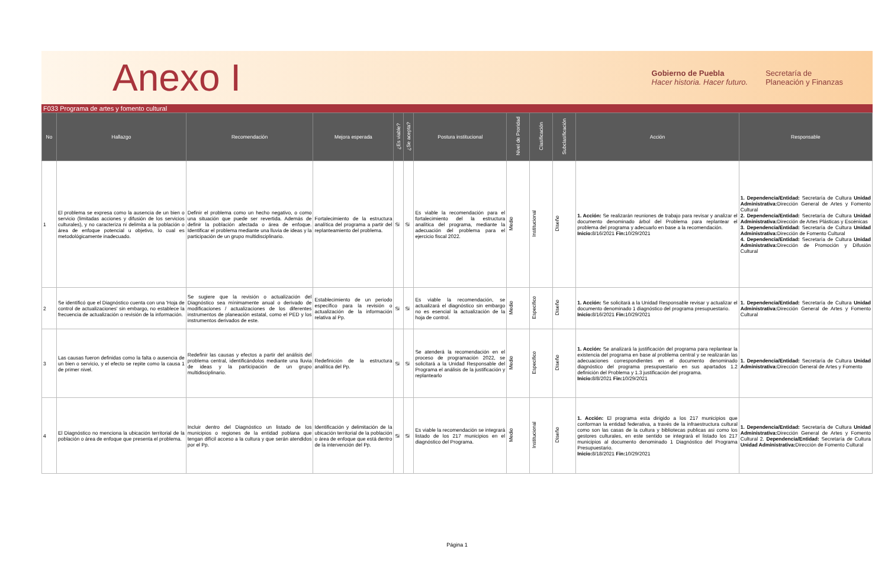Anexo I
Gobierno de Puebla
Hacer historia. Hacer futuro.
Secretaría de
Planeación y Finanzas
F033 Programa de artes y fomento cultural
| No | Hallazgo | Recomendación | Mejora esperada | ¿Es viable? | ¿Se acepta? | Postura institucional | Nivel de Proridad | Clasificación | Subclasificación | Acción | Responsable |
| --- | --- | --- | --- | --- | --- | --- | --- | --- | --- | --- | --- |
| 1 | El problema se expresa como la ausencia de un bien o servicio (limitadas acciones y difusión de los servicios culturales), y no caracteriza ni delimita a la población o área de enfoque potencial u objetivo, lo cual es metodológicamente inadecuado. | Definir el problema como un hecho negativo, o como una situación que puede ser revertida. Además de definir la población afectada o área de enfoque. Identificar el problema mediante una lluvia de ideas y la participación de un grupo multidisciplinario. | Fortalecimiento de la estructura analítica del programa a partir del replanteamiento del problema. | Si | Si | Es viable la recomendación para el fortalecimiento del la estructura analítica del programa, mediante la adecuación del problema para el ejercicio fiscal 2022. | Medio | Institucional | Diseño | 1. Acción: Se realizarán reuniones de trabajo para revisar y analizar el documento denominado árbol del Problema para replantear el problema del programa y adecuarlo en base a la recomendación. Inicio: 8/16/2021 Fin: 10/29/2021 | 1. Dependencia/Entidad: Secretaría de Cultura Unidad Administrativa: Dirección General de Artes y Fomento Cultural 2. Dependencia/Entidad: Secretaría de Cultura Unidad Administrativa: Dirección de Artes Plásticas y Escénicas 3. Dependencia/Entidad: Secretaría de Cultura Unidad Administrativa: Dirección de Fomento Cultural 4. Dependencia/Entidad: Secretaría de Cultura Unidad Administrativa: Dirección de Promoción y Difusión Cultural |
| 2 | Se identificó que el Diagnóstico cuenta con una 'Hoja de control de actualizaciones' sin embargo, no establece la frecuencia de actualización o revisión de la información. | Se sugiere que la revisión o actualización del Diagnóstico sea mínimamente anual o derivado de modificaciones / actualizaciones de los diferentes instrumentos de planeación estatal, como el PED y los instrumentos derivados de este. | Establecimiento de un periodo específico para la revisión o actualización de la información relativa al Pp. | Si | Si | Es viable la recomendación, se actualizará el diagnóstico sin embargo no es esencial la actualización de la hoja de control. | Medio | Especifico | Diseño | 1. Acción: Se solicitará a la Unidad Responsable revisar y actualizar el documento denominado 1 diagnóstico del programa presupuestario. Inicio: 8/16/2021 Fin: 10/29/2021 | 1. Dependencia/Entidad: Secretaría de Cultura Unidad Administrativa: Dirección General de Artes y Fomento Cultural |
| 3 | Las causas fueron definidas como la falta o ausencia de un bien o servicio, y el efecto se repite como la causa 1 de primer nivel. | Redefinir las causas y efectos a partir del análisis del problema central, identificándolos mediante una lluvia de ideas y la participación de un grupo multidisciplinario. | Redefinición de la estructura analítica del Pp. | Si | Si | Se atenderá la recomendación en el proceso de programación 2022, se solicitará a la Unidad Responsable del Programa el análisis de la justificación y replantearlo | Medio | Especifico | Diseño | 1. Acción: Se analizará la justificación del programa para replantear la existencia del programa en base al problema central y se realizarán las adecuaciones correspondientes en el documento denominado diagnóstico del programa presupuestario en sus apartados 1.2 definición del Problema y 1.3 justificación del programa. Inicio: 8/8/2021 Fin: 10/29/2021 | 1. Dependencia/Entidad: Secretaría de Cultura Unidad Administrativa: Dirección General de Artes y Fomento |
| 4 | El Diagnóstico no menciona la ubicación territorial de la población o área de enfoque que presenta el problema. | Incluir dentro del Diagnóstico un listado de los municipios o regiones de la entidad poblana que tengan difícil acceso a la cultura y que serán atendidos por el Pp. | Identificación y delimitación de la ubicación territorial de la población o área de enfoque que está dentro de la intervención del Pp. | Si | Si | Es viable la recomendación se integrará listado de los 217 municipios en el diagnóstico del Programa. | Medio | Institucional | Diseño | 1. Acción: El programa esta dirigido a los 217 municipios que conforman la entidad federativa, a través de la infraestructura cultural como son las casas de la cultura y bibliotecas publicas asi como los gestores culturales, en este sentido se integrará el listado los 217 municipios al documento denominado 1 Diagnóstico del Programa Presupuestario. Inicio: 8/18/2021 Fin: 10/29/2021 | 1. Dependencia/Entidad: Secretaría de Cultura Unidad Administrativa: Dirección General de Artes y Fomento Cultural 2. Dependencia/Entidad: Secretaría de Cultura Unidad Administrativa: Dirección de Fomento Cultural |
Página 1